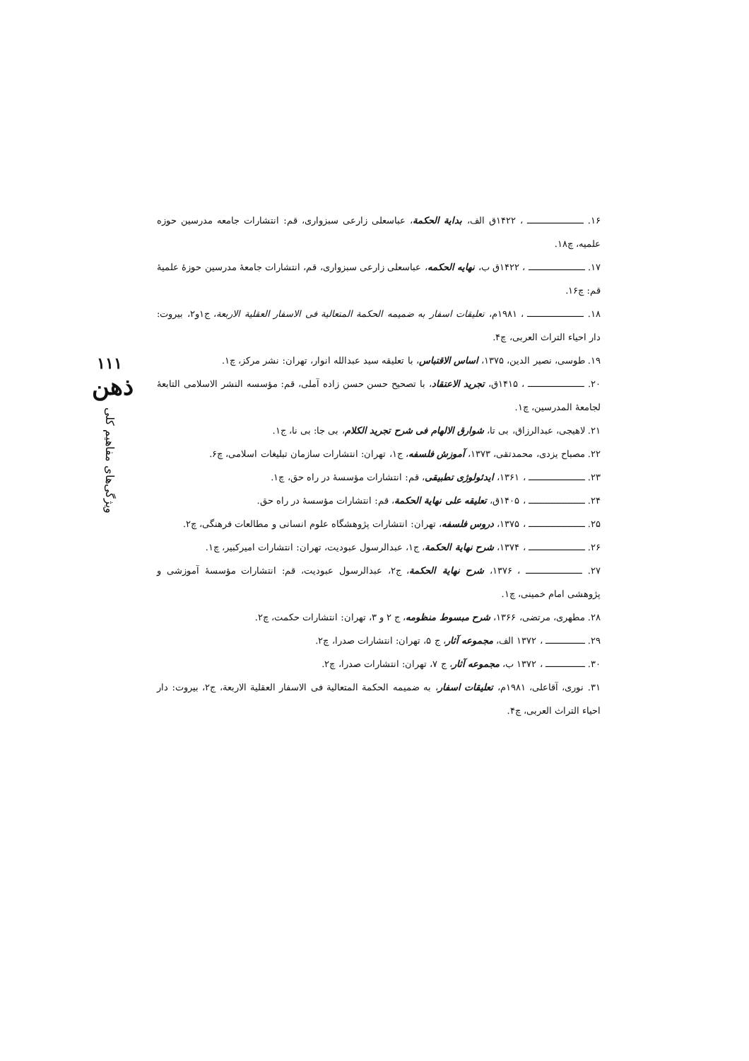۱۱۱
ذهن
ویژگی‌های مفاهیم کلی
۱۶. ــــــــــــــــــــ ، ۱۴۲۲ق الف، بدایة الحکمة، عباسعلی زارعی سبزواری، قم: انتشارات جامعه مدرسین حوزه علمیه، چ۱۸.
۱۷. ــــــــــــــــــــ ، ۱۴۲۲ق ب، نهایه الحکمه، عباسعلی زارعی سبزواری، قم، انتشارات جامعهٔ مدرسین حوزهٔ علمیهٔ قم: چ۱۶.
۱۸. ــــــــــــــــــــ ، ۱۹۸۱م، تعلیقات اسفار به ضمیمه الحکمة المتعالیة فی الاسفار العقلیة الاربعة، ج۱و۲، بیروت: دار احیاء التراث العربی، چ۴.
۱۹. طوسی، نصیر الدین، ۱۳۷۵، اساس الاقتباس، با تعلیقه سید عبدالله انوار، تهران: نشر مرکز، چ۱.
۲۰. ــــــــــــــــــــ ، ۱۴۱۵ق، تجرید الاعتقاد، با تصحیح حسن حسن زاده آملی، قم: مؤسسه النشر الاسلامی التابعهٔ لجامعهٔ المدرسین، چ۱.
۲۱. لاهیجی، عبدالرزاق، بی تا، شوارق الالهام فی شرح تجرید الکلام، بی جا: بی نا، ج۱.
۲۲. مصباح یزدی، محمدتقی، ۱۳۷۳، آموزش فلسفه، ج۱، تهران: انتشارات سازمان تبلیغات اسلامی، چ۶.
۲۳. ــــــــــــــــــــ ، ۱۳۶۱، ایدئولوژی تطبیقی، قم: انتشارات مؤسسهٔ در راه حق، چ۱.
۲۴. ــــــــــــــــــــ ، ۱۴۰۵ق، تعلیقه علی نهایة الحکمة، قم: انتشارات مؤسسهٔ در راه حق.
۲۵. ــــــــــــــــــــ ، ۱۳۷۵، دروس فلسفه، تهران: انتشارات پژوهشگاه علوم انسانی و مطالعات فرهنگی، چ۲.
۲۶. ــــــــــــــــــــ ، ۱۳۷۴، شرح نهایة الحکمة، ج۱، عبدالرسول عبودیت، تهران: انتشارات امیرکبیر، چ۱.
۲۷. ــــــــــــــــــــ ، ۱۳۷۶، شرح نهایة الحکمة، ج۲، عبدالرسول عبودیت، قم: انتشارات مؤسسهٔ آموزشی و پژوهشی امام خمینی، چ۱.
۲۸. مطهری، مرتضی، ۱۳۶۶، شرح مبسوط منظومه، ج ۲ و ۳، تهران: انتشارات حکمت، چ۲.
۲۹. ــــــــــــــ ، ۱۳۷۲ الف، مجموعه آثار، ج ۵، تهران: انتشارات صدرا، چ۲.
۳۰. ــــــــــــــ ، ۱۳۷۲ ب، مجموعه آثار، ج ۷، تهران: انتشارات صدرا، چ۲.
۳۱. نوری، آقاعلی، ۱۹۸۱م، تعلیقات اسفار، به ضمیمه الحکمة المتعالیة فی الاسفار العقلیة الاربعة، ج۲، بیروت: دار احیاء التراث العربی، چ۴.